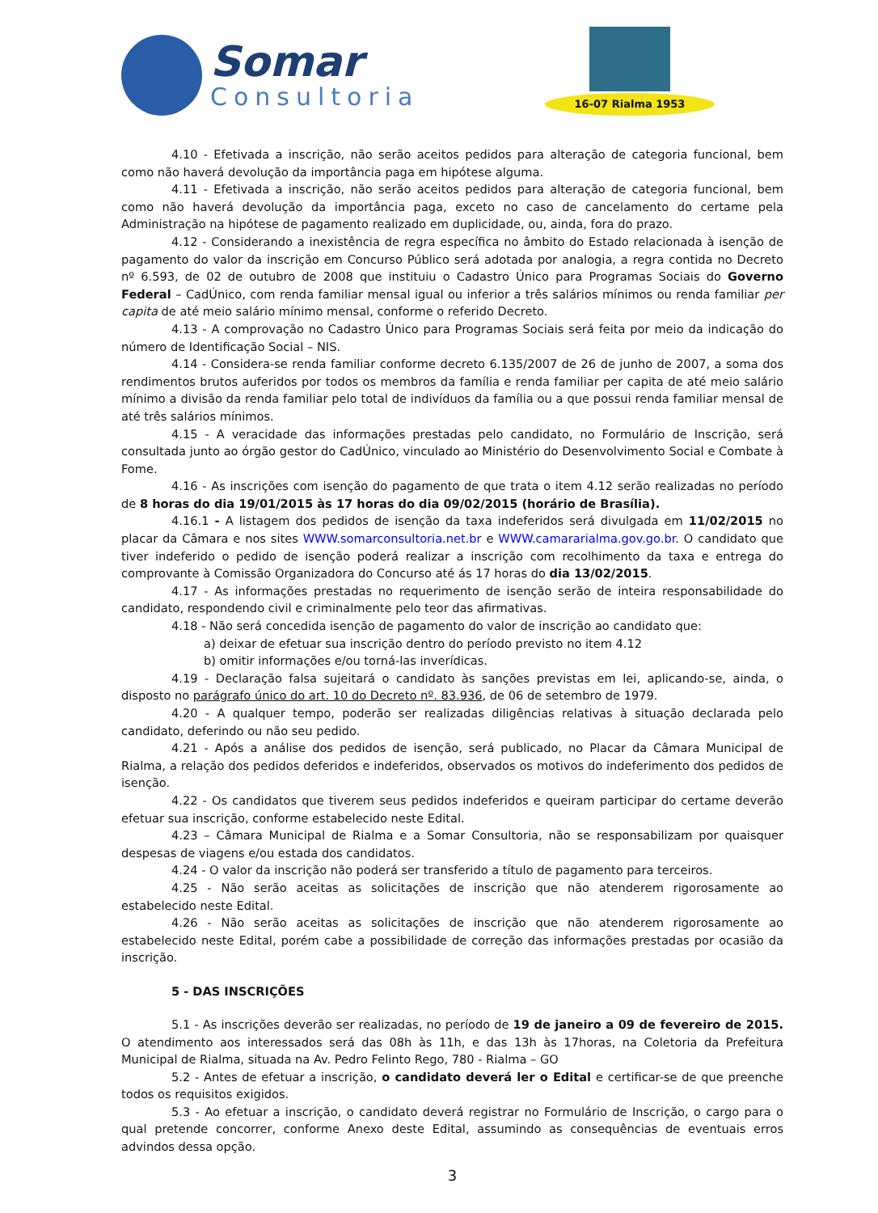Somar
Consultoria
16-07 Rialma 1953
4.10 - Efetivada a inscrição, não serão aceitos pedidos para alteração de categoria funcional, bem como não haverá devolução da importância paga em hipótese alguma.
4.11 - Efetivada a inscrição, não serão aceitos pedidos para alteração de categoria funcional, bem como não haverá devolução da importância paga, exceto no caso de cancelamento do certame pela Administração na hipótese de pagamento realizado em duplicidade, ou, ainda, fora do prazo.
4.12 - Considerando a inexistência de regra específica no âmbito do Estado relacionada à isenção de pagamento do valor da inscrição em Concurso Público será adotada por analogia, a regra contida no Decreto nº 6.593, de 02 de outubro de 2008 que instituiu o Cadastro Único para Programas Sociais do Governo Federal – CadÚnico, com renda familiar mensal igual ou inferior a três salários mínimos ou renda familiar per capita de até meio salário mínimo mensal, conforme o referido Decreto.
4.13 - A comprovação no Cadastro Único para Programas Sociais será feita por meio da indicação do número de Identificação Social – NIS.
4.14 - Considera-se renda familiar conforme decreto 6.135/2007 de 26 de junho de 2007, a soma dos rendimentos brutos auferidos por todos os membros da família e renda familiar per capita de até meio salário mínimo a divisão da renda familiar pelo total de indivíduos da família ou a que possui renda familiar mensal de até três salários mínimos.
4.15 - A veracidade das informações prestadas pelo candidato, no Formulário de Inscrição, será consultada junto ao órgão gestor do CadÚnico, vinculado ao Ministério do Desenvolvimento Social e Combate à Fome.
4.16 - As inscrições com isenção do pagamento de que trata o item 4.12 serão realizadas no período de 8 horas do dia 19/01/2015 às 17 horas do dia 09/02/2015 (horário de Brasília).
4.16.1 - A listagem dos pedidos de isenção da taxa indeferidos será divulgada em 11/02/2015 no placar da Câmara e nos sites WWW.somarconsultoria.net.br e WWW.camararialma.gov.go.br. O candidato que tiver indeferido o pedido de isenção poderá realizar a inscrição com recolhimento da taxa e entrega do comprovante à Comissão Organizadora do Concurso até ás 17 horas do dia 13/02/2015.
4.17 - As informações prestadas no requerimento de isenção serão de inteira responsabilidade do candidato, respondendo civil e criminalmente pelo teor das afirmativas.
4.18 - Não será concedida isenção de pagamento do valor de inscrição ao candidato que:
a) deixar de efetuar sua inscrição dentro do período previsto no item 4.12
b) omitir informações e/ou torná-las inverídicas.
4.19 - Declaração falsa sujeitará o candidato às sanções previstas em lei, aplicando-se, ainda, o disposto no parágrafo único do art. 10 do Decreto nº. 83.936, de 06 de setembro de 1979.
4.20 - A qualquer tempo, poderão ser realizadas diligências relativas à situação declarada pelo candidato, deferindo ou não seu pedido.
4.21 - Após a análise dos pedidos de isenção, será publicado, no Placar da Câmara Municipal de Rialma, a relação dos pedidos deferidos e indeferidos, observados os motivos do indeferimento dos pedidos de isenção.
4.22 - Os candidatos que tiverem seus pedidos indeferidos e queiram participar do certame deverão efetuar sua inscrição, conforme estabelecido neste Edital.
4.23 – Câmara Municipal de Rialma e a Somar Consultoria, não se responsabilizam por quaisquer despesas de viagens e/ou estada dos candidatos.
4.24 - O valor da inscrição não poderá ser transferido a título de pagamento para terceiros.
4.25 - Não serão aceitas as solicitações de inscrição que não atenderem rigorosamente ao estabelecido neste Edital.
4.26 - Não serão aceitas as solicitações de inscrição que não atenderem rigorosamente ao estabelecido neste Edital, porém cabe a possibilidade de correção das informações prestadas por ocasião da inscrição.
5 - DAS INSCRIÇÕES
5.1 - As inscrições deverão ser realizadas, no período de 19 de janeiro a 09 de fevereiro de 2015. O atendimento aos interessados será das 08h às 11h, e das 13h às 17horas, na Coletoria da Prefeitura Municipal de Rialma, situada na Av. Pedro Felinto Rego, 780 - Rialma – GO
5.2 - Antes de efetuar a inscrição, o candidato deverá ler o Edital e certificar-se de que preenche todos os requisitos exigidos.
5.3 - Ao efetuar a inscrição, o candidato deverá registrar no Formulário de Inscrição, o cargo para o qual pretende concorrer, conforme Anexo deste Edital, assumindo as consequências de eventuais erros advindos dessa opção.
3